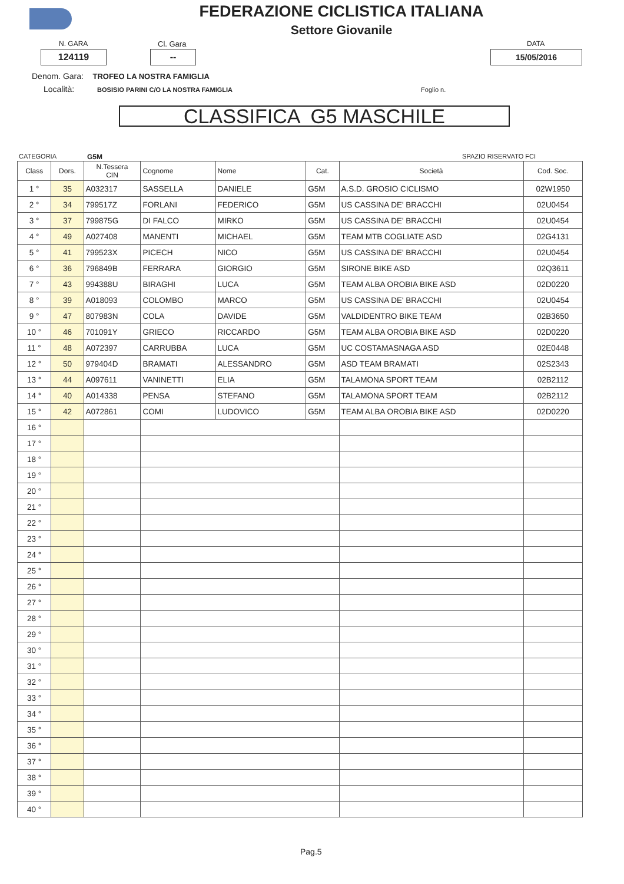FEDERAZIONE CICLISTICA ITALIANA
Settore Giovanile
N. GARA Cl. Gara DATA
124119 -- 15/05/2016
Denom. Gara: TROFEO LA NOSTRA FAMIGLIA
Località: BOSISIO PARINI C/O LA NOSTRA FAMIGLIA Foglio n.
CLASSIFICA G5 MASCHILE
CATEGORIA G5M SPAZIO RISERVATO FCI
| Class | Dors. | N.Tessera CIN | Cognome | Nome | Cat. | Società | Cod. Soc. |
| --- | --- | --- | --- | --- | --- | --- | --- |
| 1 ° | 35 | A032317 | SASSELLA | DANIELE | G5M | A.S.D. GROSIO CICLISMO | 02W1950 |
| 2 ° | 34 | 799517Z | FORLANI | FEDERICO | G5M | US CASSINA DE' BRACCHI | 02U0454 |
| 3 ° | 37 | 799875G | DI FALCO | MIRKO | G5M | US CASSINA DE' BRACCHI | 02U0454 |
| 4 ° | 49 | A027408 | MANENTI | MICHAEL | G5M | TEAM MTB COGLIATE ASD | 02G4131 |
| 5 ° | 41 | 799523X | PICECH | NICO | G5M | US CASSINA DE' BRACCHI | 02U0454 |
| 6 ° | 36 | 796849B | FERRARA | GIORGIO | G5M | SIRONE BIKE ASD | 02Q3611 |
| 7 ° | 43 | 994388U | BIRAGHI | LUCA | G5M | TEAM ALBA OROBIA BIKE ASD | 02D0220 |
| 8 ° | 39 | A018093 | COLOMBO | MARCO | G5M | US CASSINA DE' BRACCHI | 02U0454 |
| 9 ° | 47 | 807983N | COLA | DAVIDE | G5M | VALDIDENTRO BIKE TEAM | 02B3650 |
| 10 ° | 46 | 701091Y | GRIECO | RICCARDO | G5M | TEAM ALBA OROBIA BIKE ASD | 02D0220 |
| 11 ° | 48 | A072397 | CARRUBBA | LUCA | G5M | UC COSTAMASNAGA ASD | 02E0448 |
| 12 ° | 50 | 979404D | BRAMATI | ALESSANDRO | G5M | ASD TEAM BRAMATI | 02S2343 |
| 13 ° | 44 | A097611 | VANINETTI | ELIA | G5M | TALAMONA SPORT TEAM | 02B2112 |
| 14 ° | 40 | A014338 | PENSA | STEFANO | G5M | TALAMONA SPORT TEAM | 02B2112 |
| 15 ° | 42 | A072861 | COMI | LUDOVICO | G5M | TEAM ALBA OROBIA BIKE ASD | 02D0220 |
| 16 ° | | | | | | | |
| 17 ° | | | | | | | |
| 18 ° | | | | | | | |
| 19 ° | | | | | | | |
| 20 ° | | | | | | | |
| 21 ° | | | | | | | |
| 22 ° | | | | | | | |
| 23 ° | | | | | | | |
| 24 ° | | | | | | | |
| 25 ° | | | | | | | |
| 26 ° | | | | | | | |
| 27 ° | | | | | | | |
| 28 ° | | | | | | | |
| 29 ° | | | | | | | |
| 30 ° | | | | | | | |
| 31 ° | | | | | | | |
| 32 ° | | | | | | | |
| 33 ° | | | | | | | |
| 34 ° | | | | | | | |
| 35 ° | | | | | | | |
| 36 ° | | | | | | | |
| 37 ° | | | | | | | |
| 38 ° | | | | | | | |
| 39 ° | | | | | | | |
| 40 ° | | | | | | | |
Pag.5